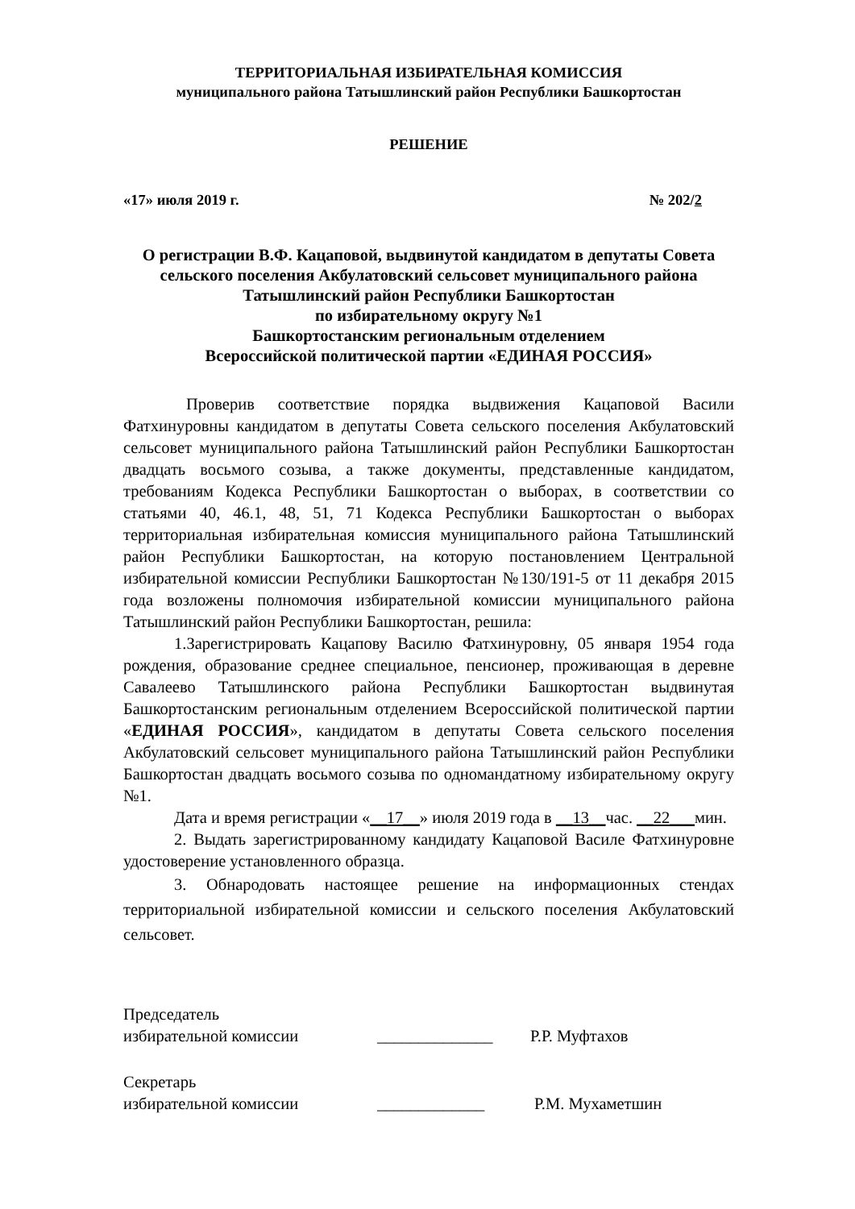ТЕРРИТОРИАЛЬНАЯ ИЗБИРАТЕЛЬНАЯ КОМИССИЯ
муниципального района Татышлинский район Республики Башкортостан
РЕШЕНИЕ
«17» июля 2019 г. № 202/2
О регистрации В.Ф. Кацаповой, выдвинутой кандидатом в депутаты Совета сельского поселения Акбулатовский сельсовет муниципального района Татышлинский район Республики Башкортостан
по избирательному округу №1
Башкортостанским региональным отделением
Всероссийской политической партии «ЕДИНАЯ РОССИЯ»
Проверив соответствие порядка выдвижения Кацаповой Васили Фатхинуровны кандидатом в депутаты Совета сельского поселения Акбулатовский сельсовет муниципального района Татышлинский район Республики Башкортостан двадцать восьмого созыва, а также документы, представленные кандидатом, требованиям Кодекса Республики Башкортостан о выборах, в соответствии со статьями 40, 46.1, 48, 51, 71 Кодекса Республики Башкортостан о выборах территориальная избирательная комиссия муниципального района Татышлинский район Республики Башкортостан, на которую постановлением Центральной избирательной комиссии Республики Башкортостан №130/191-5 от 11 декабря 2015 года возложены полномочия избирательной комиссии муниципального района Татышлинский район Республики Башкортостан, решила:
1.Зарегистрировать Кацапову Василю Фатхинуровну, 05 января 1954 года рождения, образование среднее специальное, пенсионер, проживающая в деревне Савалеево Татышлинского района Республики Башкортостан выдвинутая Башкортостанским региональным отделением Всероссийской политической партии «ЕДИНАЯ РОССИЯ», кандидатом в депутаты Совета сельского поселения Акбулатовский сельсовет муниципального района Татышлинский район Республики Башкортостан двадцать восьмого созыва по одномандатному избирательному округу №1.
Дата и время регистрации «__17__» июля 2019 года в __13__час. __22___мин.
2. Выдать зарегистрированному кандидату Кацаповой Василе Фатхинуровне удостоверение установленного образца.
3. Обнародовать настоящее решение на информационных стендах территориальной избирательной комиссии и сельского поселения Акбулатовский сельсовет.
Председатель
избирательной комиссии ______________ Р.Р. Муфтахов
Секретарь
избирательной комиссии _____________ Р.М. Мухаметшин